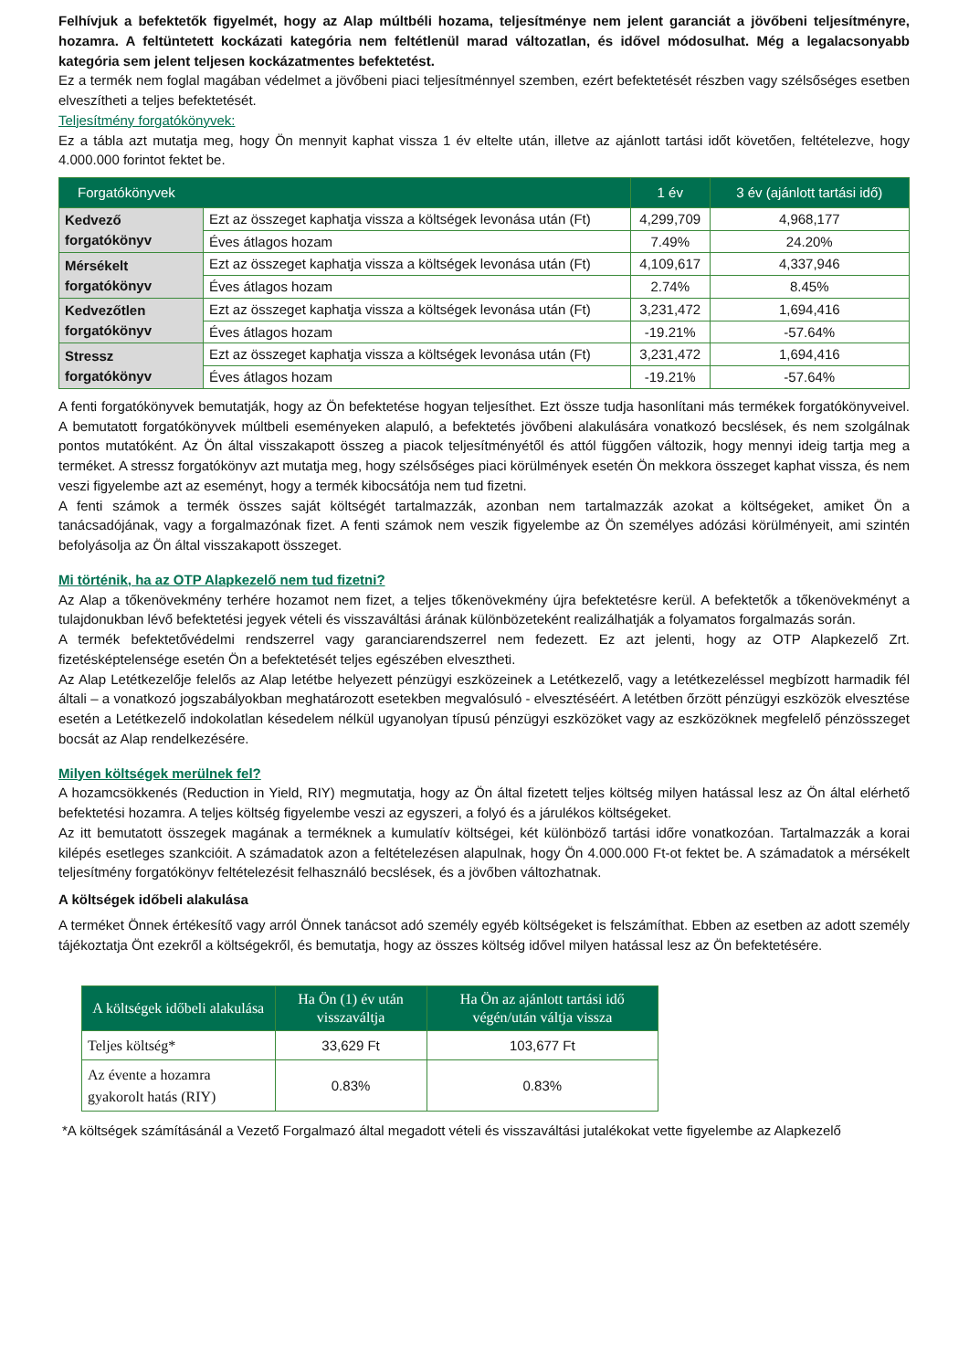Felhívjuk a befektetők figyelmét, hogy az Alap múltbéli hozama, teljesítménye nem jelent garanciát a jövőbeni teljesítményre, hozamra. A feltüntetett kockázati kategória nem feltétlenül marad változatlan, és idővel módosulhat. Még a legalacsonyabb kategória sem jelent teljesen kockázatmentes befektetést.
Ez a termék nem foglal magában védelmet a jövőbeni piaci teljesítménnyel szemben, ezért befektetését részben vagy szélsőséges esetben elveszítheti a teljes befektetését.
Teljesítmény forgatókönyvek:
Ez a tábla azt mutatja meg, hogy Ön mennyit kaphat vissza 1 év eltelte után, illetve az ajánlott tartási időt követően, feltételezve, hogy 4.000.000 forintot fektet be.
| Forgatókönyvek | | 1 év | 3 év (ajánlott tartási idő) |
| --- | --- | --- | --- |
| Kedvező forgatókönyv | Ezt az összeget kaphatja vissza a költségek levonása után (Ft) | 4,299,709 | 4,968,177 |
| | Éves átlagos hozam | 7.49% | 24.20% |
| Mérsékelt forgatókönyv | Ezt az összeget kaphatja vissza a költségek levonása után (Ft) | 4,109,617 | 4,337,946 |
| | Éves átlagos hozam | 2.74% | 8.45% |
| Kedvezőtlen forgatókönyv | Ezt az összeget kaphatja vissza a költségek levonása után (Ft) | 3,231,472 | 1,694,416 |
| | Éves átlagos hozam | -19.21% | -57.64% |
| Stressz forgatókönyv | Ezt az összeget kaphatja vissza a költségek levonása után (Ft) | 3,231,472 | 1,694,416 |
| | Éves átlagos hozam | -19.21% | -57.64% |
A fenti forgatókönyvek bemutatják, hogy az Ön befektetése hogyan teljesíthet. Ezt össze tudja hasonlítani más termékek forgatókönyveivel. A bemutatott forgatókönyvek múltbeli eseményeken alapuló, a befektetés jövőbeni alakulására vonatkozó becslések, és nem szolgálnak pontos mutatóként. Az Ön által visszakapott összeg a piacok teljesítményétől és attól függően változik, hogy mennyi ideig tartja meg a terméket. A stressz forgatókönyv azt mutatja meg, hogy szélsőséges piaci körülmények esetén Ön mekkora összeget kaphat vissza, és nem veszi figyelembe azt az eseményt, hogy a termék kibocsátója nem tud fizetni.
A fenti számok a termék összes saját költségét tartalmazzák, azonban nem tartalmazzák azokat a költségeket, amiket Ön a tanácsadójának, vagy a forgalmazónak fizet. A fenti számok nem veszik figyelembe az Ön személyes adózási körülményeit, ami szintén befolyásolja az Ön által visszakapott összeget.
Mi történik, ha az OTP Alapkezelő nem tud fizetni?
Az Alap a tőkenövekmény terhére hozamot nem fizet, a teljes tőkenövekmény újra befektetésre kerül. A befektetők a tőkenövekményt a tulajdonukban lévő befektetési jegyek vételi és visszaváltási árának különbözeteként realizálhatják a folyamatos forgalmazás során.
A termék befektetővédelmi rendszerrel vagy garanciarendszerrel nem fedezett. Ez azt jelenti, hogy az OTP Alapkezelő Zrt. fizetésképtelensége esetén Ön a befektetését teljes egészében elvesztheti.
Az Alap Letétkezelője felelős az Alap letétbe helyezett pénzügyi eszközeinek a Letétkezelő, vagy a letétkezeléssel megbízott harmadik fél általi – a vonatkozó jogszabályokban meghatározott esetekben megvalósuló - elvesztéséért. A letétben őrzött pénzügyi eszközök elvesztése esetén a Letétkezelő indokolatlan késedelem nélkül ugyanolyan típusú pénzügyi eszközöket vagy az eszközöknek megfelelő pénzösszeget bocsát az Alap rendelkezésére.
Milyen költségek merülnek fel?
A hozamcsökkenés (Reduction in Yield, RIY) megmutatja, hogy az Ön által fizetett teljes költség milyen hatással lesz az Ön által elérhető befektetési hozamra. A teljes költség figyelembe veszi az egyszeri, a folyó és a járulékos költségeket.
Az itt bemutatott összegek magának a terméknek a kumulatív költségei, két különböző tartási időre vonatkozóan. Tartalmazzák a korai kilépés esetleges szankcióit. A számadatok azon a feltételezésen alapulnak, hogy Ön 4.000.000 Ft-ot fektet be. A számadatok a mérsékelt teljesítmény forgatókönyv feltételezésit felhasználó becslések, és a jövőben változhatnak.
A költségek időbeli alakulása
A terméket Önnek értékesítő vagy arról Önnek tanácsot adó személy egyéb költségeket is felszámíthat. Ebben az esetben az adott személy tájékoztatja Önt ezekről a költségekről, és bemutatja, hogy az összes költség idővel milyen hatással lesz az Ön befektetésére.
| A költségek időbeli alakulása | Ha Ön (1) év után visszaváltja | Ha Ön az ajánlott tartási idő végén/után váltja vissza |
| --- | --- | --- |
| Teljes költség* | 33,629 Ft | 103,677 Ft |
| Az évente a hozamra gyakorolt hatás (RIY) | 0.83% | 0.83% |
*A költségek számításánál a Vezető Forgalmazó által megadott vételi és visszaváltási jutalékokat vette figyelembe az Alapkezelő